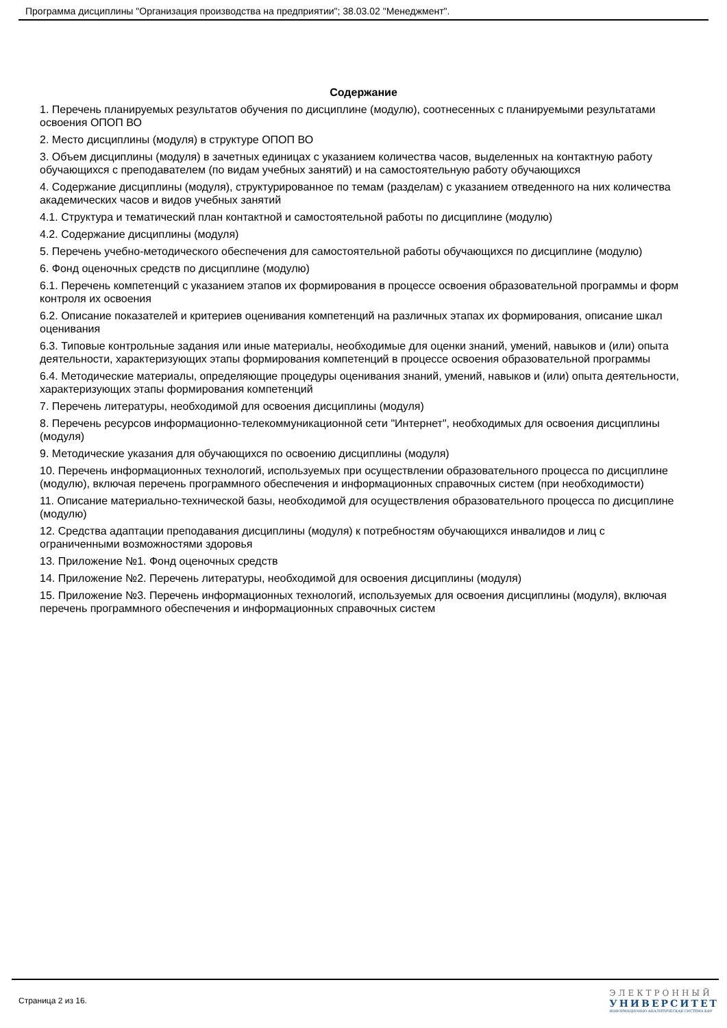Программа дисциплины "Организация производства на предприятии"; 38.03.02 "Менеджмент".
Содержание
1. Перечень планируемых результатов обучения по дисциплине (модулю), соотнесенных с планируемыми результатами освоения ОПОП ВО
2. Место дисциплины (модуля) в структуре ОПОП ВО
3. Объем дисциплины (модуля) в зачетных единицах с указанием количества часов, выделенных на контактную работу обучающихся с преподавателем (по видам учебных занятий) и на самостоятельную работу обучающихся
4. Содержание дисциплины (модуля), структурированное по темам (разделам) с указанием отведенного на них количества академических часов и видов учебных занятий
4.1. Структура и тематический план контактной и самостоятельной работы по дисциплине (модулю)
4.2. Содержание дисциплины (модуля)
5. Перечень учебно-методического обеспечения для самостоятельной работы обучающихся по дисциплине (модулю)
6. Фонд оценочных средств по дисциплине (модулю)
6.1. Перечень компетенций с указанием этапов их формирования в процессе освоения образовательной программы и форм контроля их освоения
6.2. Описание показателей и критериев оценивания компетенций на различных этапах их формирования, описание шкал оценивания
6.3. Типовые контрольные задания или иные материалы, необходимые для оценки знаний, умений, навыков и (или) опыта деятельности, характеризующих этапы формирования компетенций в процессе освоения образовательной программы
6.4. Методические материалы, определяющие процедуры оценивания знаний, умений, навыков и (или) опыта деятельности, характеризующих этапы формирования компетенций
7. Перечень литературы, необходимой для освоения дисциплины (модуля)
8. Перечень ресурсов информационно-телекоммуникационной сети "Интернет", необходимых для освоения дисциплины (модуля)
9. Методические указания для обучающихся по освоению дисциплины (модуля)
10. Перечень информационных технологий, используемых при осуществлении образовательного процесса по дисциплине (модулю), включая перечень программного обеспечения и информационных справочных систем (при необходимости)
11. Описание материально-технической базы, необходимой для осуществления образовательного процесса по дисциплине (модулю)
12. Средства адаптации преподавания дисциплины (модуля) к потребностям обучающихся инвалидов и лиц с ограниченными возможностями здоровья
13. Приложение №1. Фонд оценочных средств
14. Приложение №2. Перечень литературы, необходимой для освоения дисциплины (модуля)
15. Приложение №3. Перечень информационных технологий, используемых для освоения дисциплины (модуля), включая перечень программного обеспечения и информационных справочных систем
Страница 2 из 16.
ЭЛЕКТРОННЫЙ
УНИВЕРСИТЕТ
ИНФОРМАЦИОННО-АНАЛИТИЧЕСКАЯ СИСТЕМА КФУ